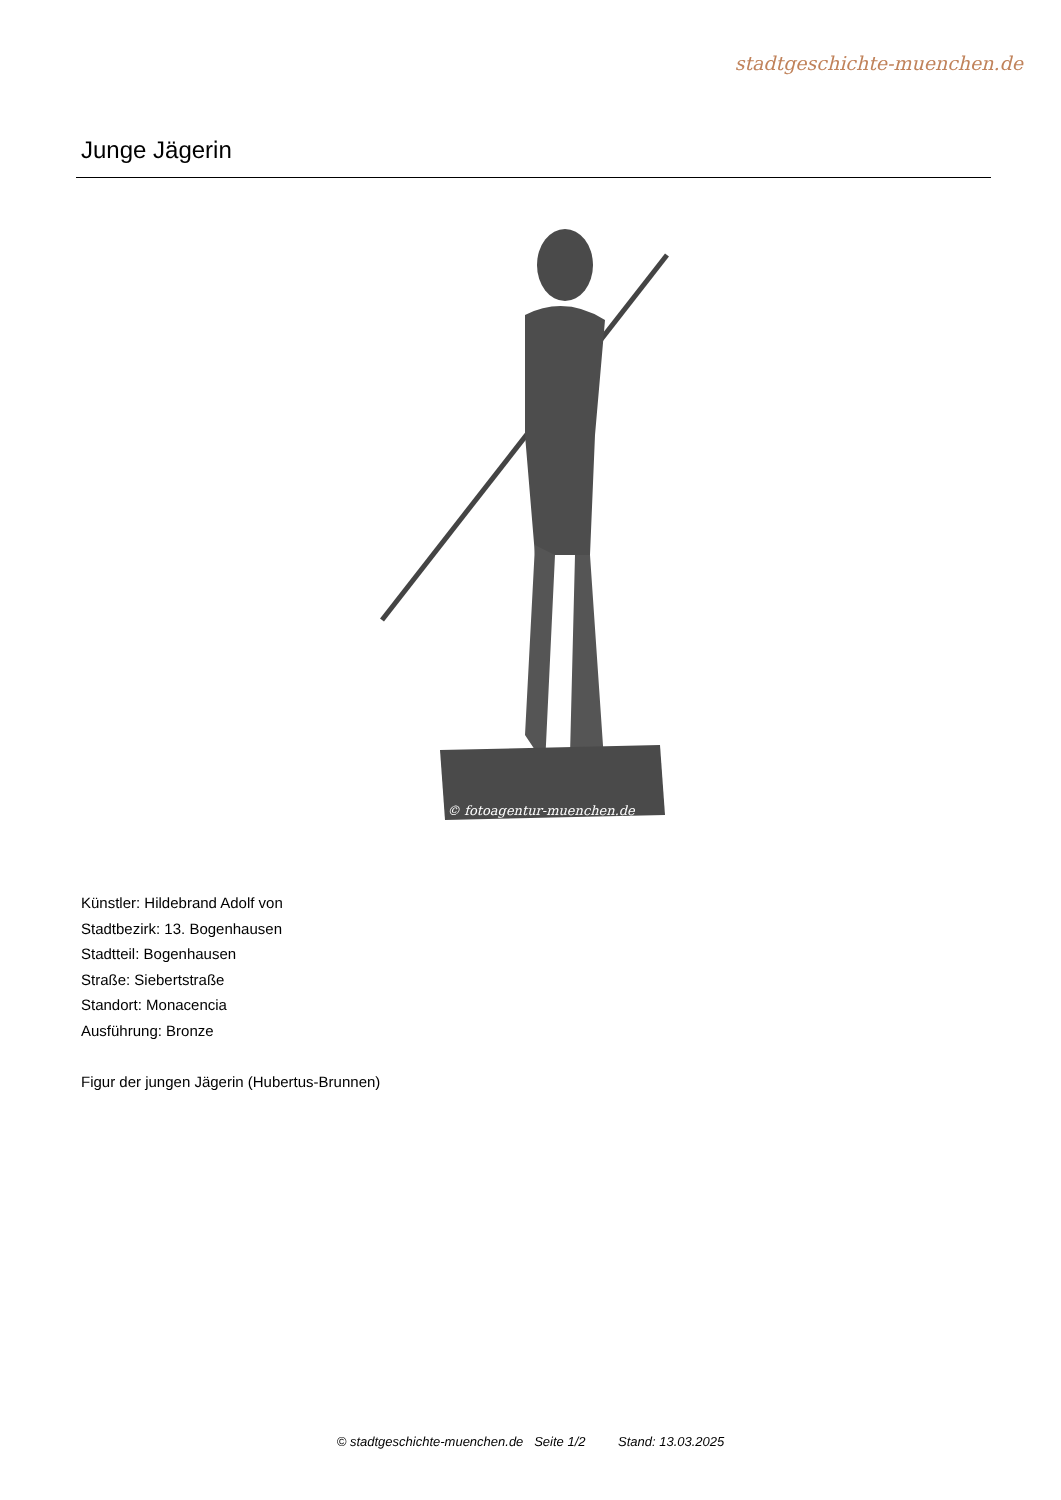stadtgeschichte-muenchen.de
Junge Jägerin
© fotoagentur-muenchen.de
Künstler: Hildebrand Adolf von
Stadtbezirk: 13. Bogenhausen
Stadtteil: Bogenhausen
Straße: Siebertstraße
Standort: Monacencia
Ausführung: Bronze
Figur der jungen Jägerin (Hubertus-Brunnen)
© stadtgeschichte-muenchen.de Seite 1/2 Stand: 13.03.2025